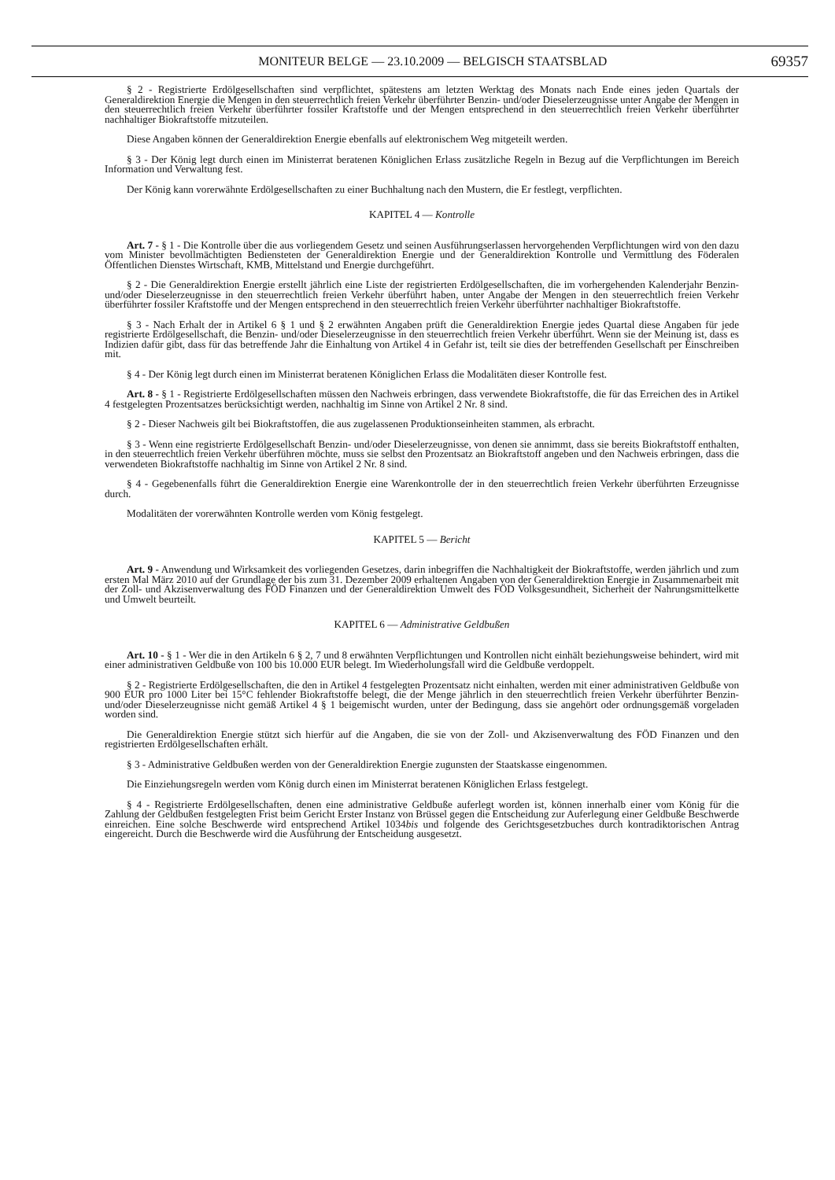MONITEUR BELGE — 23.10.2009 — BELGISCH STAATSBLAD 69357
§ 2 - Registrierte Erdölgesellschaften sind verpflichtet, spätestens am letzten Werktag des Monats nach Ende eines jeden Quartals der Generaldirektion Energie die Mengen in den steuerrechtlich freien Verkehr überführter Benzin- und/oder Dieselerzeugnisse unter Angabe der Mengen in den steuerrechtlich freien Verkehr überführter fossiler Kraftstoffe und der Mengen entsprechend in den steuerrechtlich freien Verkehr überführter nachhaltiger Biokraftstoffe mitzuteilen.
Diese Angaben können der Generaldirektion Energie ebenfalls auf elektronischem Weg mitgeteilt werden.
§ 3 - Der König legt durch einen im Ministerrat beratenen Königlichen Erlass zusätzliche Regeln in Bezug auf die Verpflichtungen im Bereich Information und Verwaltung fest.
Der König kann vorerwähnte Erdölgesellschaften zu einer Buchhaltung nach den Mustern, die Er festlegt, verpflichten.
KAPITEL 4 — Kontrolle
Art. 7 - § 1 - Die Kontrolle über die aus vorliegendem Gesetz und seinen Ausführungserlassen hervorgehenden Verpflichtungen wird von den dazu vom Minister bevollmächtigten Bediensteten der Generaldirektion Energie und der Generaldirektion Kontrolle und Vermittlung des Föderalen Öffentlichen Dienstes Wirtschaft, KMB, Mittelstand und Energie durchgeführt.
§ 2 - Die Generaldirektion Energie erstellt jährlich eine Liste der registrierten Erdölgesellschaften, die im vorhergehenden Kalenderjahr Benzin- und/oder Dieselerzeugnisse in den steuerrechtlich freien Verkehr überführt haben, unter Angabe der Mengen in den steuerrechtlich freien Verkehr überführter fossiler Kraftstoffe und der Mengen entsprechend in den steuerrechtlich freien Verkehr überführter nachhaltiger Biokraftstoffe.
§ 3 - Nach Erhalt der in Artikel 6 § 1 und § 2 erwähnten Angaben prüft die Generaldirektion Energie jedes Quartal diese Angaben für jede registrierte Erdölgesellschaft, die Benzin- und/oder Dieselerzeugnisse in den steuerrechtlich freien Verkehr überführt. Wenn sie der Meinung ist, dass es Indizien dafür gibt, dass für das betreffende Jahr die Einhaltung von Artikel 4 in Gefahr ist, teilt sie dies der betreffenden Gesellschaft per Einschreiben mit.
§ 4 - Der König legt durch einen im Ministerrat beratenen Königlichen Erlass die Modalitäten dieser Kontrolle fest.
Art. 8 - § 1 - Registrierte Erdölgesellschaften müssen den Nachweis erbringen, dass verwendete Biokraftstoffe, die für das Erreichen des in Artikel 4 festgelegten Prozentsatzes berücksichtigt werden, nachhaltig im Sinne von Artikel 2 Nr. 8 sind.
§ 2 - Dieser Nachweis gilt bei Biokraftstoffen, die aus zugelassenen Produktionseinheiten stammen, als erbracht.
§ 3 - Wenn eine registrierte Erdölgesellschaft Benzin- und/oder Dieselerzeugnisse, von denen sie annimmt, dass sie bereits Biokraftstoff enthalten, in den steuerrechtlich freien Verkehr überführen möchte, muss sie selbst den Prozentsatz an Biokraftstoff angeben und den Nachweis erbringen, dass die verwendeten Biokraftstoffe nachhaltig im Sinne von Artikel 2 Nr. 8 sind.
§ 4 - Gegebenenfalls führt die Generaldirektion Energie eine Warenkontrolle der in den steuerrechtlich freien Verkehr überführten Erzeugnisse durch.
Modalitäten der vorerwähnten Kontrolle werden vom König festgelegt.
KAPITEL 5 — Bericht
Art. 9 - Anwendung und Wirksamkeit des vorliegenden Gesetzes, darin inbegriffen die Nachhaltigkeit der Biokraftstoffe, werden jährlich und zum ersten Mal März 2010 auf der Grundlage der bis zum 31. Dezember 2009 erhaltenen Angaben von der Generaldirektion Energie in Zusammenarbeit mit der Zoll- und Akzisenverwaltung des FÖD Finanzen und der Generaldirektion Umwelt des FÖD Volksgesundheit, Sicherheit der Nahrungsmittelkette und Umwelt beurteilt.
KAPITEL 6 — Administrative Geldbußen
Art. 10 - § 1 - Wer die in den Artikeln 6 § 2, 7 und 8 erwähnten Verpflichtungen und Kontrollen nicht einhält beziehungsweise behindert, wird mit einer administrativen Geldbuße von 100 bis 10.000 EUR belegt. Im Wiederholungsfall wird die Geldbuße verdoppelt.
§ 2 - Registrierte Erdölgesellschaften, die den in Artikel 4 festgelegten Prozentsatz nicht einhalten, werden mit einer administrativen Geldbuße von 900 EUR pro 1000 Liter bei 15°C fehlender Biokraftstoffe belegt, die der Menge jährlich in den steuerrechtlich freien Verkehr überführter Benzin- und/oder Dieselerzeugnisse nicht gemäß Artikel 4 § 1 beigemischt wurden, unter der Bedingung, dass sie angehört oder ordnungsgemäß vorgeladen worden sind.
Die Generaldirektion Energie stützt sich hierfür auf die Angaben, die sie von der Zoll- und Akzisenverwaltung des FÖD Finanzen und den registrierten Erdölgesellschaften erhält.
§ 3 - Administrative Geldbußen werden von der Generaldirektion Energie zugunsten der Staatskasse eingenommen.
Die Einziehungsregeln werden vom König durch einen im Ministerrat beratenen Königlichen Erlass festgelegt.
§ 4 - Registrierte Erdölgesellschaften, denen eine administrative Geldbuße auferlegt worden ist, können innerhalb einer vom König für die Zahlung der Geldbußen festgelegten Frist beim Gericht Erster Instanz von Brüssel gegen die Entscheidung zur Auferlegung einer Geldbuße Beschwerde einreichen. Eine solche Beschwerde wird entsprechend Artikel 1034bis und folgende des Gerichtsgesetzbuches durch kontradiktorischen Antrag eingereicht. Durch die Beschwerde wird die Ausführung der Entscheidung ausgesetzt.